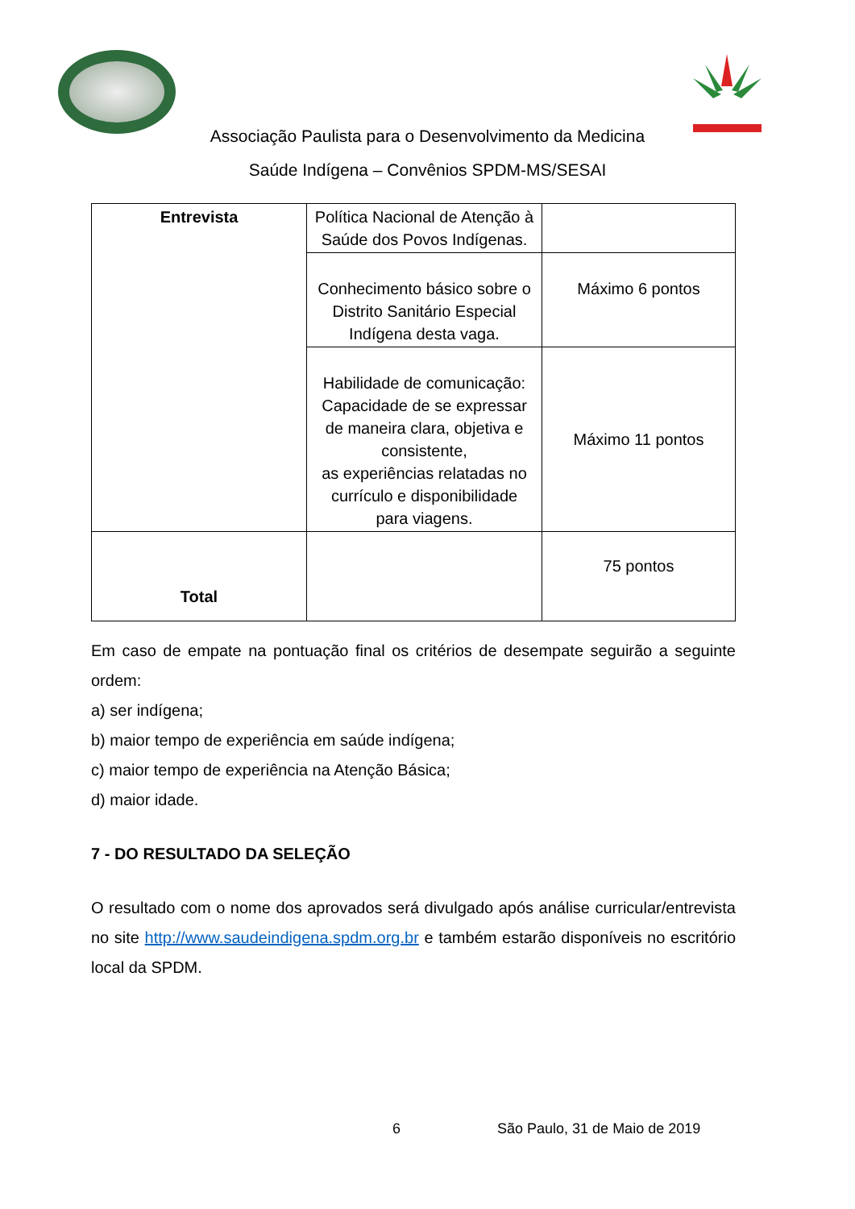Associação Paulista para o Desenvolvimento da Medicina
Saúde Indígena – Convênios SPDM-MS/SESAI
| Entrevista | Política Nacional de Atenção à Saúde dos Povos Indígenas. | |
| | Conhecimento básico sobre o Distrito Sanitário Especial Indígena desta vaga. | Máximo 6 pontos |
| | Habilidade de comunicação: Capacidade de se expressar de maneira clara, objetiva e consistente, as experiências relatadas no currículo e disponibilidade para viagens. | Máximo 11 pontos |
| Total | | 75 pontos |
Em caso de empate na pontuação final os critérios de desempate seguirão a seguinte ordem:
a) ser indígena;
b) maior tempo de experiência em saúde indígena;
c) maior tempo de experiência na Atenção Básica;
d) maior idade.
7 - DO RESULTADO DA SELEÇÃO
O resultado com o nome dos aprovados será divulgado após análise curricular/entrevista no site http://www.saudeindigena.spdm.org.br e também estarão disponíveis no escritório local da SPDM.
6 São Paulo, 31 de Maio de 2019